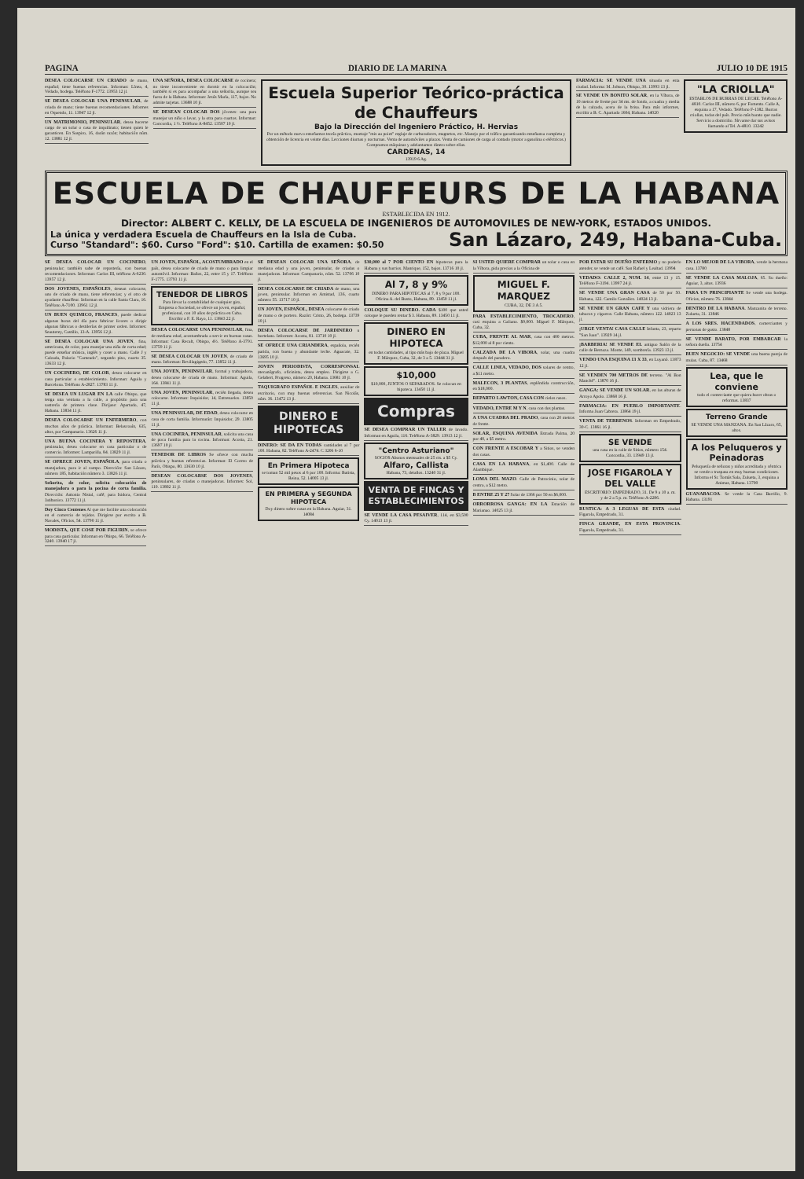PAGINA DIARIO DE LA MARINA JULIO 10 DE 1915
DESEA COLOCARSE UN CRIADO de mano, español; tiene buenas referencias. Informan: Línea, 4, Vedado, bodega. Teléfono F-1772. 13953 12 jl.
SE DESEA COLOCAR UNA PENINSULAR, de criada de mano; tiene buenas recomendaciones. Informes en Oquendo, 11. 13947 12 jl.
UN MATRIMONIO, PENINSULAR, desea hacerse cargo de un solar o casa de inquilinato; tienen quien le garanticen. En Suspiro, 16, darán razón; habitación núm. 12. 13881 12 jl.
UNA SEÑORA, DESEA COLOCARSE de cocinera; no tiene inconveniente en dormir en la colocación; también si es para acompañar a una señorita, aunque sea fuera de la Habana. Informan: Jesús María, 117, bajos. No admite tarjetas. 13688 10 jl.
SE DESEAN COLOCAR DOS jóvenes: una para manejar un niño o lavar, y la otra para cuartos. Informan: Concordia, 1 ½. Teléfono A-8452. 13507 10 jl.
Escuela Superior Teórico-práctica de Chauffeurs
Bajo la Dirección del Ingeniero Práctico, H. Hervias
Por un método nuevo enseñamos teoría práctica, montaje "mis au point" reglaje de carburadores, magnetos, etc. Manejo por el tráfico garantizando enseñanza completa y obtención de licencia en veinte días. Lecciones diurnas y nocturnas. Venta de automóviles a plazos. Venta de camiones de carga al contado (motor a gasolina o eléctricos.) Compramos máquinas y adelantamos dinero sobre ellas.
CARDENAS, 14
13919 6 Ag.
FARMACIA: SE VENDE UNA situada en esta ciudad. Informa: M. Johson, Obispo, 30. 13993 13 jl.
SE VENDE UN BONITO SOLAR, en la Víbora, de 10 metros de frente por 34 ms. de fondo, a cuadra y media de la calzada, acera de la brisa. Para más informes, escribir a B. C. Apartado 1604, Habana. 14020
"LA CRIOLLA"
ESTABLOS DE BURRAS DE LECHE. Teléfono A-4810. Carlos III, número 6, por Fomento. Calle A, esquina a 17, Vedado. Teléfono F-1382. Burras criollas, todas del país. Precio más barato que nadie. Servicio a domicilio. Sírvanse dar sus avisos llamando al Tel. A-4810. 13242
ESCUELA DE CHAUFFEURS DE LA HABANA
ESTABLECIDA EN 1912.
Director: ALBERT C. KELLY, DE LA ESCUELA DE INGENIEROS DE AUTOMOVILES DE NEW-YORK, ESTADOS UNIDOS.
La única y verdadera Escuela de Chauffeurs en la Isla de Cuba.
Curso "Standard": $60. Curso "Ford": $10. Cartilla de examen: $0.50
San Lázaro, 249, Habana-Cuba.
SE DESEA COLOCAR UN COCINERO, peninsular; también sabe de repostería, con buenas recomendaciones. Informan: Carlos III, teléfono A-6230. 13957 12 jl.
DOS JOVENES, ESPAÑOLES, desean colocarse, uno de criado de mano, tiene referencias; y el otro de ayudante chauffeur. Informan en la calle Santa Clara, 16. Teléfono A-7100. 13961 12 jl.
UN BUEN QUIMICO, FRANCES, puede dedicar algunas horas del día para fabricar licores o dirigir algunas fábricas o destilerías de primer orden. Informes: Seauterey, Castillo, 13-A. 13956 12 jl.
SE DESEA COLOCAR UNA JOVEN, fina, americana, de color, para manejar una niña de corta edad; puede enseñar música, inglés y coser a mano. Calle J y Calzada, Palacio "Carneado", segundo piso, cuarto 35. 13633 12 jl.
UN COCINERO, DE COLOR, desea colocarse en casa particular o establecimiento. Informan: Aguila y Barcelona. Teléfono A-2827. 13783 11 jl.
SE DESEA UN LUGAR EN LA calle Obispo, que tenga una ventana a la calle, a propósito para una sastrería de primera clase. Dirijase: Apartado, 47, Habana. 13834 11 jl.
DESEA COLOCARSE UN ENFERMERO, con muchos años de práctica. Informan: Belascoaín, 635, altos, por Campanario. 13626 11 jl.
UNA BUENA COCINERA Y REPOSTERA, peninsular, desea colocarse en casa particular o de comercio. Informes: Lamparilla, 84. 13829 11 jl.
SE OFRECE JOVEN, ESPAÑOLA, para criada o manejadora, para ir al campo. Dirección: San Lázaro, número 185, habitación número 3. 13826 11 jl.
Señorita, de color, solicita colocación de manejadora o para la pocina de corta familia. Dirección: Antonio Nistal, café; para Isidora, Central Jatibonico. 13772 11 jl.
Doy Cinco Centenes Al que me facilite una colocación en el comercio de tejidos. Dirigirse por escrito a B. Navales, Oficios, 54. 13790 11 jl.
MODISTA, QUE COSE POR FIGURIN, se ofrece para casa particular. Informan en Obispo, 66. Teléfono A-3240. 13940 17 jl.
UN JOVEN, ESPAÑOL, ACOSTUMBRADO en el país, desea colocarse de criado de mano o para limpiar automóvil. Informan: Baños, 22, entre 15 y 17. Teléfono F-1775. 13793 11 jl.
TENEDOR DE LIBROS
Para llevar la contabilidad de cualquier giro, Empresa o Sociedad, se ofrece un joven, español, profesional, con 10 años de práctica en Cuba. Escribir a F. E. Rayo, 11. 13843 22 jl.
DESEA COLOCARSE UNA PENINSULAR, fina, de mediana edad, acostumbrada a servir en buenas casas. Informan: Casa Recalt, Obispo, 4½. Teléfono A-3791. 13759 11 jl.
SE DESEA COLOCAR UN JOVEN, de criado de mano. Informan: Revillagigedo, 77. 13852 11 jl.
UNA JOVEN, PENINSULAR, formal y trabajadora, desea colocarse de criada de mano. Informan: Aguila, 164. 13841 11 jl.
UNA JOVEN, PENINSULAR, recién llegada, desea colocarse. Informan: Inquisidor, 14, Entresuelos. 13850 11 jl.
UNA PENINSULAR, DE EDAD, desea colocarse en casa de corta familia. Informarán: Inquisidor, 29. 13805 11 jl.
UNA COCINERA, PENINSULAR, solicita una casa de poca familia para la cocina. Informan: Acosta, 21. 13697 10 jl.
TENEDOR DE LIBROS Se ofrece con mucha práctica y buenas referencias. Informan: El Correo de París, Obispo, 80. 13630 10 jl.
DESEAN COLOCARSE DOS JOVENES, peninsulares, de criadas o manejadoras. Informes: Sol, 110. 13802 11 jl.
SE DESEAN COLOCAR UNA SEÑORA, de mediana edad y una joven, peninsular, de criadas o manejadoras. Informan: Campanario, núm. 52. 13706 10 jl.
DESEA COLOCARSE DE CRIADA de mano, una joven, peninsular. Informan en Amistad, 136, cuarto número 55. 13717 10 jl.
UN JOVEN, ESPAÑOL, DESEA colocarse de criado de mano o de portero. Razón: Cristo, 26, bodega. 13739 10 jl.
DESEA COLOCARSE DE JARDINERO u hortelano. Informes: Acosta, 81. 13710 10 jl.
SE OFRECE UNA CRIANDERA, española, recién parida, con buena y abundante leche. Aguacate, 32. 13695 10 jl.
JOVEN PERIODISTA, CORRESPONSAL mecanógrafo, oficinista, desea empleo. Dirigirse a G. Gelabert, Progreso, número 20, Habana. 13681 10 jl.
TAQUIGRAFO ESPAÑOL E INGLES, auxiliar de escritorio, con muy buenas referencias. San Nicolás, núm. 36. 13472 13 jl.
DINERO E HIPOTECAS
DINERO: SE DA EN TODAS cantidades al 7 por 100. Habana, 82. Teléfono A-2474. C 3206 6-10
En Primera Hipoteca
se toman 52 mil pesos al 6 por 100. Informa: Batista, Reina, 52. 14005 13 jl.
EN PRIMERA y SEGUNDA HIPOTECA
Doy dinero sobre casas en la Habana. Aguiar, 31. 14084
$30,000 al 7 POR CIENTO EN hipotecas para la Habana y sus barrios. Manrique, 152, bajos. 13716 10 jl.
Al 7, 8 y 9%
DINERO PARA HIPOTECAS al 7, 8 y 9 por 100. Oficina A. del Busto, Habana, 89. 13450 11 jl.
COLOQUE SU DINERO. CADA $100 que usted coloque le pueden rentar $ 3. Habana, 89. 13450 11 jl.
DINERO EN HIPOTECA
en todas cantidades, al tipo más bajo de plaza. Miguel F. Márquez, Cuba, 32, de 3 a 5. 13444 31 jl.
$10,000
$10,000, JUNTOS O SEPARADOS. Se colocan en hipoteca. 13450 11 jl.
Compras
SE DESEA COMPRAR UN TALLER de lavado. Informan en Aguila, 116. Teléfono A-3829. 13913 12 jl.
"Centro Asturiano"
SOCIOS Abonos mensuales de 25 cts. a $5 Cy.
Alfaro, Callista
Habana, 73, detallos. 13240 31 jl.
VENTA DE FINCAS Y ESTABLECIMIENTOS
SE VENDE LA CASA PESAIVER, 114, en $3,500 Cy. 14013 13 jl.
SI USTED QUIERE COMPRAR un solar o casa en la Víbora, pida precios a la Oficina de
MIGUEL F. MARQUEZ
CUBA, 32, DE 3 A 5.
PARA ESTABLECIMIENTO, TROCADERO, casi esquina a Galiano. $9,000. Miguel F. Márquez, Cuba, 32.
CUBA, FRENTE AL MAR, casa con 400 metros. $12,000 al 8 por ciento.
CALZADA DE LA VIBORA, solar, una cuadra después del paradero.
CALLE LINEA, VEDADO, DOS solares de centro, a $11 metro.
MALECON, 3 PLANTAS, espléndida construcción, en $18,000.
REPARTO LAWTON, CASA CON cielos rasos.
VEDADO, ENTRE M Y N, casa con dos plantas.
A UNA CUADRA DEL PRADO, casa con 20 metros de frente.
SOLAR, ESQUINA AVENIDA Estrada Palma, 20 por 40, a $5 metro.
CON FRENTE A ESCOBAR Y a Sitios, se venden dos casas.
CASA EN LA HABANA, en $1,400. Calle de Alambique.
LOMA DEL MAZO. Calle de Patrocinio, solar de centro, a $12 metro.
B ENTRE 25 Y 27 Solar de 1366 por 50 en $6,000.
ORRORROSA GANGA: EN LA Estación de Marianao. 14025 13 jl.
POR ESTAR SU DUEÑO ENFERMO y no poderlo atender, se vende un café. San Rafael y Lealtad. 13994
VEDADO: CALLE 2, NUM. 14, entre 13 y 15. Teléfono F-3194. 13997 24 jl.
SE VENDE UNA GRAN CASA de 50 por 50. Habana, 122. Camilo González. 14024 13 jl.
SE VENDE UN GRAN CAFE Y una vidriera de tabacos y cigarros. Calle Habana, número 122. 14023 13 jl.
¡URGE VENTA! CASA CALLE Infanta, 23, reparto "San Juan". 13929 14 jl.
¡BARBERIA! SE VENDE EL antiguo Salón de la calle de Bernaza. Monte, 149, sombrería. 13923 13 jl.
VENDO UNA ESQUINA 13 X 33, en Luyanó. 13873 12 jl.
SE VENDEN 700 METROS DE terreno. "Al Bon Manché". 13870 16 jl.
GANGA: SE VENDE UN SOLAR, en las alturas de Arroyo Apolo. 13868 16 jl.
FARMACIA: EN PUEBLO IMPORTANTE. Informa Juan Cabrera. 13864 19 jl.
VENTA DE TERRENOS. Informan en Empedrado, 30-C. 13861 16 jl.
SE VENDE
una casa en la calle de Sitios, número 154. Concordia, 33. 13949 13 jl.
JOSE FIGAROLA Y DEL VALLE
ESCRITORIO: EMPEDRADO, 31. De 9 a 10 a. m. y de 2 a 5 p. m. Teléfono A-2286.
RUSTICA: A 3 LEGUAS DE ESTA ciudad. Figarola, Empedrado, 31.
FINCA GRANDE, EN ESTA PROVINCIA. Figarola, Empedrado, 31.
EN LO MEJOR DE LA VIBORA, vende la hermosa casa. 13780
SE VENDE LA CASA MALOJA, 65. Su dueño: Aguiar, 3, altos. 13936
PARA UN PRINCIPIANTE Se vende una bodega. Oficios, número 76. 13844
DENTRO DE LA HABANA. Manzanita de terreno. Zulueta, 31. 13846
A LOS SRES. HACENDADOS, comerciantes y personas de gusto. 13848
SE VENDE BARATO, POR EMBARCAR la señora dueña. 13754
BUEN NEGOCIO: SE VENDE una buena pareja de mulas. Cuba, 87. 13468
Lea, que le conviene
todo el comerciante que quiera hacer obras o reformas. 13837
Terreno Grande
SE VENDE UNA MANZANA. En San Lázaro, 65, altos.
A los Peluqueros y Peinadoras
Peluquería de señoras y niños acreditada y céntrica se vende o traspasa en muy buenas condiciones. Informa el Sr. Tomás Sala, Zulueta, 3, esquina a Animas, Habana. 13700
GUANABACOA. Se vende la Casa Barrillo, 9. Habana. 13191